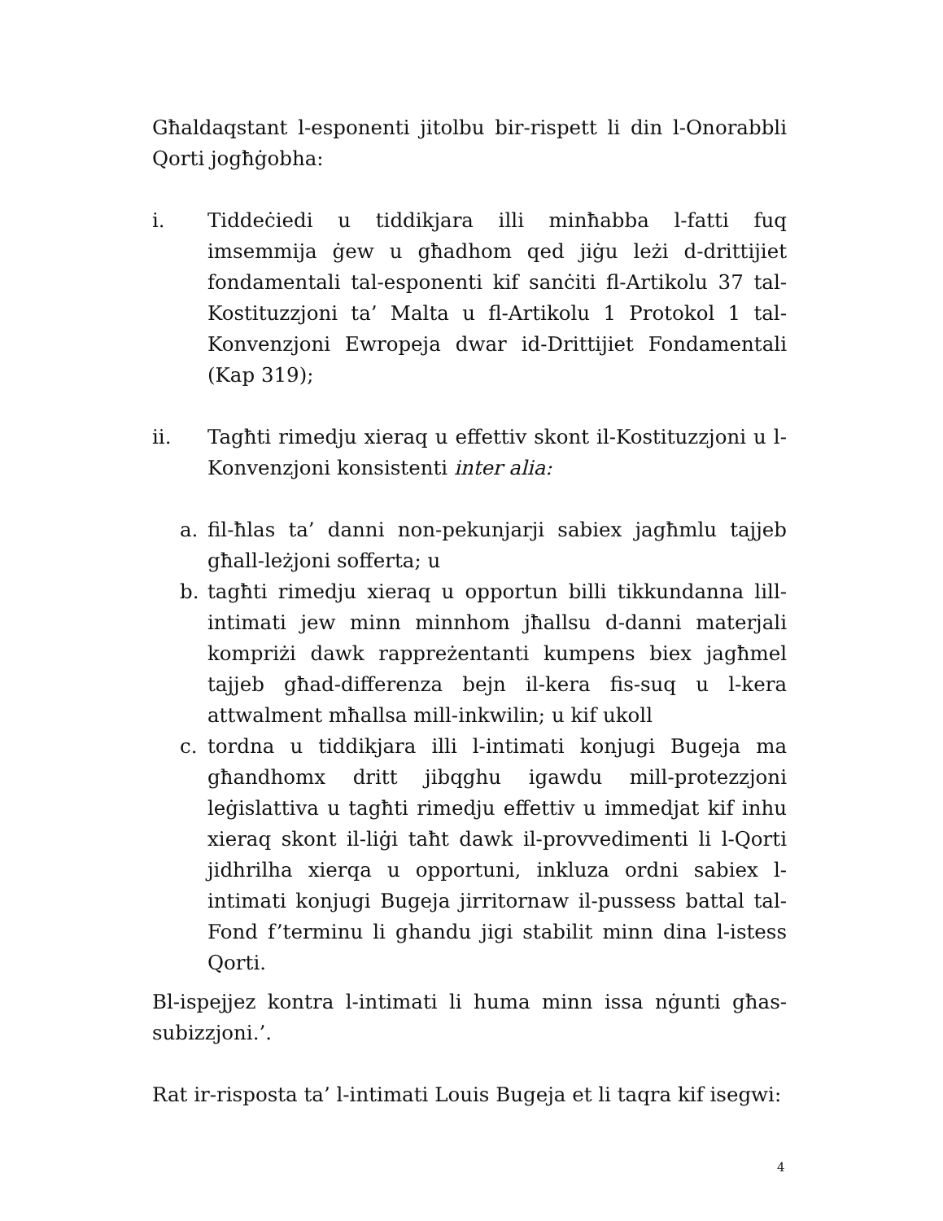Għaldaqstant l-esponenti jitolbu bir-rispett li din l-Onorabbli Qorti jogħġobha:
i. Tiddeċiedi u tiddikjara illi minħabba l-fatti fuq imsemmija ġew u għadhom qed jiġu leżi d-drittijiet fondamentali tal-esponenti kif sanċiti fl-Artikolu 37 tal-Kostituzzjoni ta’ Malta u fl-Artikolu 1 Protokol 1 tal-Konvenzjoni Ewropeja dwar id-Drittijiet Fondamentali (Kap 319);
ii. Tagħti rimedju xieraq u effettiv skont il-Kostituzzjoni u l-Konvenzjoni konsistenti inter alia:
a. fil-ħlas ta’ danni non-pekunjarji sabiex jagħmlu tajjeb għall-leżjoni sofferta; u
b. tagħti rimedju xieraq u opportun billi tikkundanna lill-intimati jew minn minnhom jħallsu d-danni materjali kompriżi dawk rappreżentanti kumpens biex jagħmel tajjeb għad-differenza bejn il-kera fis-suq u l-kera attwalment mħallsa mill-inkwilin; u kif ukoll
c. tordna u tiddikjara illi l-intimati konjugi Bugeja ma għandhomx dritt jibqghu igawdu mill-protezzjoni leġislattiva u tagħti rimedju effettiv u immedjat kif inhu xieraq skont il-liġi taħt dawk il-provvedimenti li l-Qorti jidhrilha xierqa u opportuni, inkluza ordni sabiex l-intimati konjugi Bugeja jirritornaw il-pussess battal tal-Fond f’terminu li ghandu jigi stabilit minn dina l-istess Qorti.
Bl-ispejjez kontra l-intimati li huma minn issa nġunti għas-subizzjoni.’.
Rat ir-risposta ta’ l-intimati Louis Bugeja et li taqra kif isegwi:
4